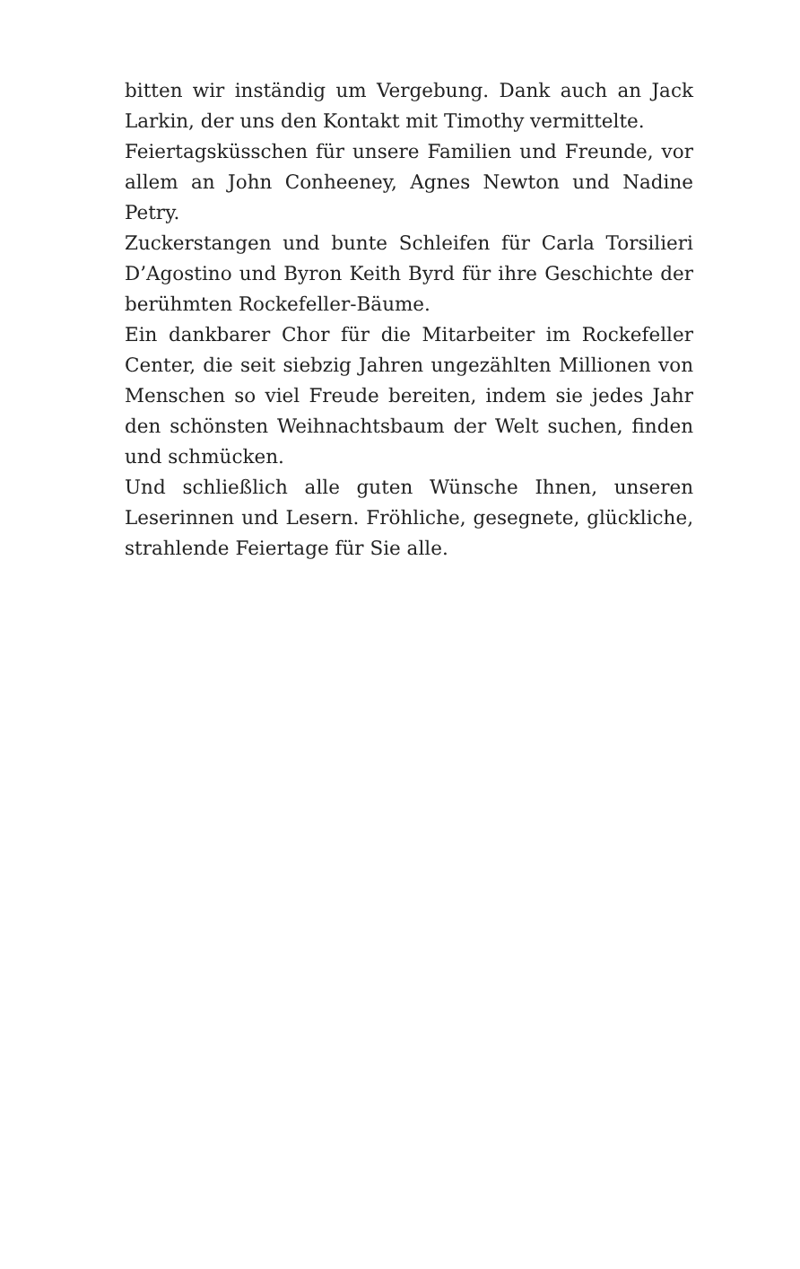bitten wir inständig um Vergebung. Dank auch an Jack Larkin, der uns den Kontakt mit Timothy vermittelte.
Feiertagsküsschen für unsere Familien und Freunde, vor allem an John Conheeney, Agnes Newton und Nadine Petry.
Zuckerstangen und bunte Schleifen für Carla Torsilieri D’Agostino und Byron Keith Byrd für ihre Geschichte der berühmten Rockefeller-Bäume.
Ein dankbarer Chor für die Mitarbeiter im Rockefeller Center, die seit siebzig Jahren ungezählten Millionen von Menschen so viel Freude bereiten, indem sie jedes Jahr den schönsten Weihnachtsbaum der Welt suchen, finden und schmücken.
Und schließlich alle guten Wünsche Ihnen, unseren Leserinnen und Lesern. Fröhliche, gesegnete, glückliche, strahlende Feiertage für Sie alle.